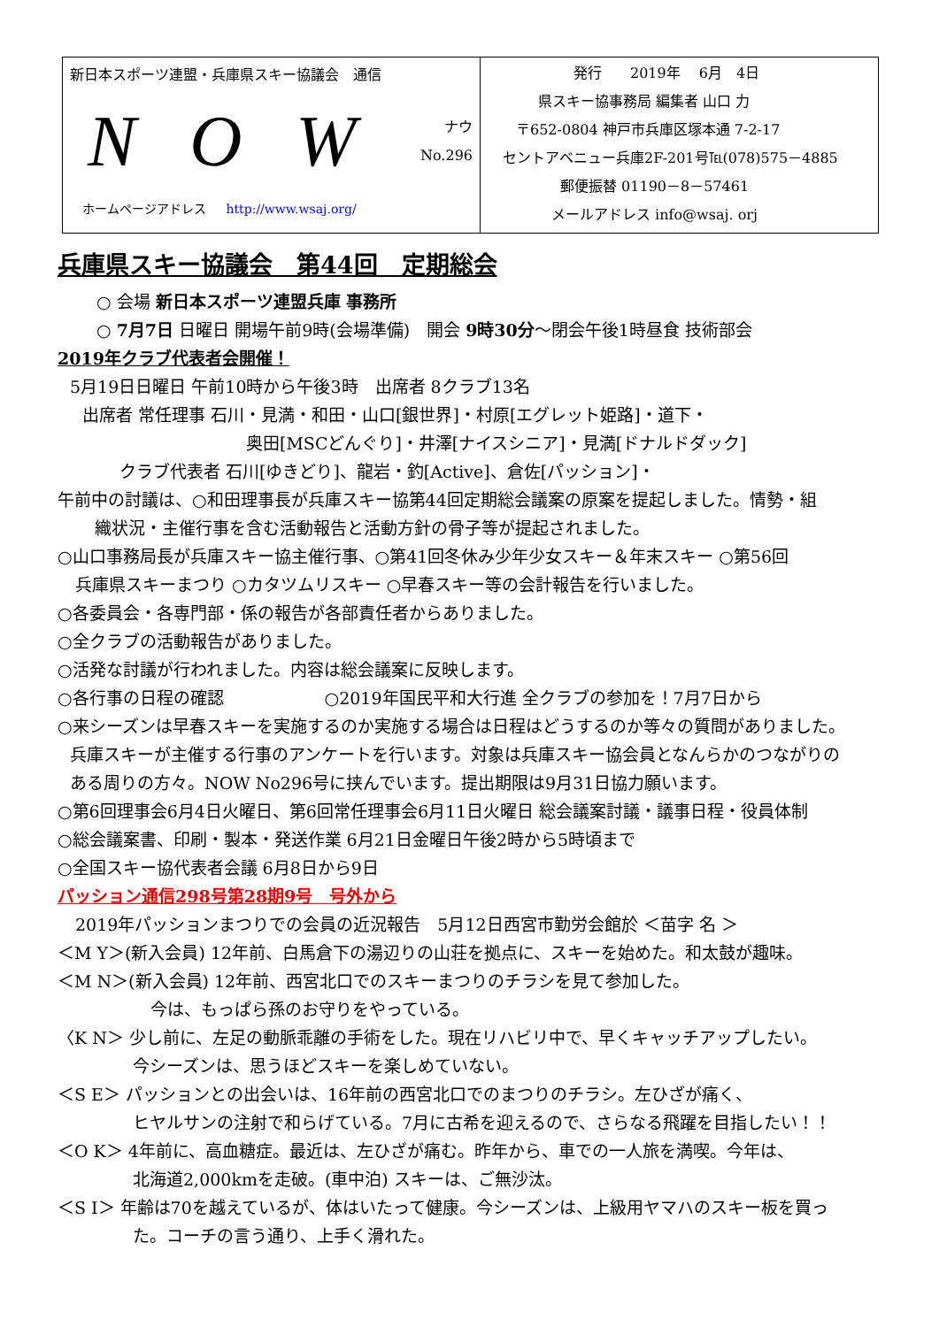新日本スポーツ連盟・兵庫県スキー協議会　通信
N O W
ナウ
No.296
ホームページアドレス http://www.wsaj.org/
発行　　2019年　 6月　4日
県スキー協事務局 編集者 山口 力
〒652-0804 神戸市兵庫区塚本通 7-2-17
セントアベニュー兵庫2F-201号℡(078)575－4885
郵便振替 01190－8－57461
メールアドレス info@wsaj. orj
兵庫県スキー協議会　第44回　定期総会
○ 会場 新日本スポーツ連盟兵庫 事務所
○ 7月7日 日曜日 開場午前9時(会場準備)　開会 9時30分～閉会午後1時昼食 技術部会
2019年クラブ代表者会開催！
5月19日日曜日 午前10時から午後3時　出席者 8クラブ13名
出席者 常任理事 石川・見満・和田・山口[銀世界]・村原[エグレット姫路]・道下・
奥田[MSCどんぐり]・井澤[ナイスシニア]・見満[ドナルドダック]
クラブ代表者 石川[ゆきどり]、龍岩・釣[Active]、倉佐[パッション]・
午前中の討議は、○和田理事長が兵庫スキー協第44回定期総会議案の原案を提起しました。情勢・組
織状況・主催行事を含む活動報告と活動方針の骨子等が提起されました。
○山口事務局長が兵庫スキー協主催行事、○第41回冬休み少年少女スキー＆年末スキー ○第56回
兵庫県スキーまつり ○カタツムリスキー ○早春スキー等の会計報告を行いました。
○各委員会・各専門部・係の報告が各部責任者からありました。
○全クラブの活動報告がありました。
○活発な討議が行われました。内容は総会議案に反映します。
○各行事の日程の確認　　　　　　○2019年国民平和大行進 全クラブの参加を！7月7日から
○来シーズンは早春スキーを実施するのか実施する場合は日程はどうするのか等々の質問がありました。
兵庫スキーが主催する行事のアンケートを行います。対象は兵庫スキー協会員となんらかのつながりの
ある周りの方々。NOW No296号に挟んでいます。提出期限は9月31日協力願います。
○第6回理事会6月4日火曜日、第6回常任理事会6月11日火曜日 総会議案討議・議事日程・役員体制
○総会議案書、印刷・製本・発送作業 6月21日金曜日午後2時から5時頃まで
○全国スキー協代表者会議 6月8日から9日
パッション通信298号第28期9号　号外から
2019年パッションまつりでの会員の近況報告　5月12日西宮市勤労会館於 ＜苗字 名 ＞
＜M Y＞(新入会員) 12年前、白馬倉下の湯辺りの山荘を拠点に、スキーを始めた。和太鼓が趣味。
＜M N＞(新入会員) 12年前、西宮北口でのスキーまつりのチラシを見て参加した。
今は、もっぱら孫のお守りをやっている。
〈K N＞ 少し前に、左足の動脈乖離の手術をした。現在リハビリ中で、早くキャッチアップしたい。
今シーズンは、思うほどスキーを楽しめていない。
＜S E＞ パッションとの出会いは、16年前の西宮北口でのまつりのチラシ。左ひざが痛く、
ヒヤルサンの注射で和らげている。7月に古希を迎えるので、さらなる飛躍を目指したい！！
＜O K＞ 4年前に、高血糖症。最近は、左ひざが痛む。昨年から、車での一人旅を満喫。今年は、
北海道2,000kmを走破。(車中泊) スキーは、ご無沙汰。
＜S I＞ 年齢は70を越えているが、体はいたって健康。今シーズンは、上級用ヤマハのスキー板を買っ
た。コーチの言う通り、上手く滑れた。